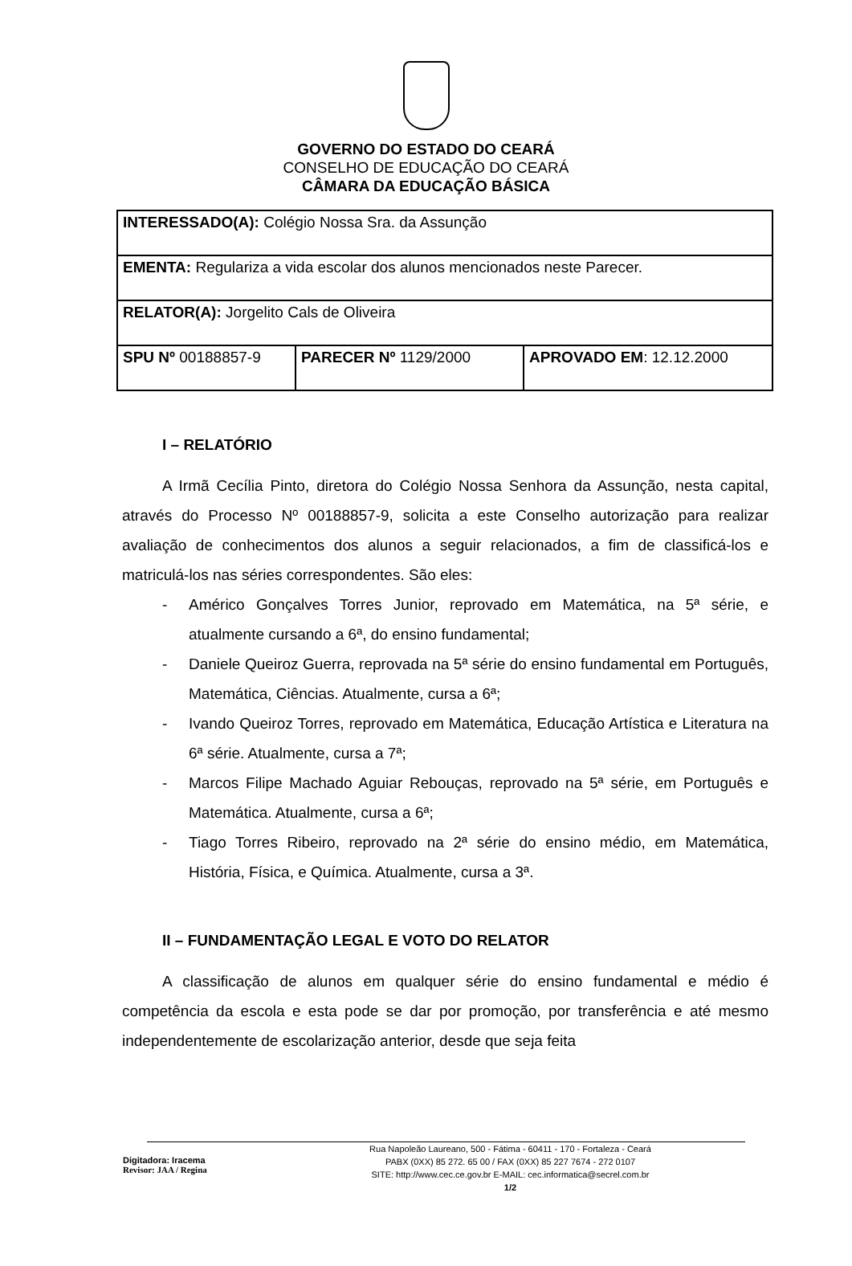GOVERNO DO ESTADO DO CEARÁ
CONSELHO DE EDUCAÇÃO DO CEARÁ
CÂMARA DA EDUCAÇÃO BÁSICA
| INTERESSADO(A): Colégio Nossa Sra. da Assunção | | |
| EMENTA: Regulariza a vida escolar dos alunos mencionados neste Parecer. | | |
| RELATOR(A): Jorgelito Cals de Oliveira | | |
| SPU Nº 00188857-9 | PARECER Nº 1129/2000 | APROVADO EM : 12.12.2000 |
I – RELATÓRIO
A Irmã Cecília Pinto, diretora do Colégio Nossa Senhora da Assunção, nesta capital, através do Processo Nº 00188857-9, solicita a este Conselho autorização para realizar avaliação de conhecimentos dos alunos a seguir relacionados, a fim de classificá-los e matriculá-los nas séries correspondentes. São eles:
- Américo Gonçalves Torres Junior, reprovado em Matemática, na 5ª série, e atualmente cursando a 6ª, do ensino fundamental;
- Daniele Queiroz Guerra, reprovada na 5ª série do ensino fundamental em Português, Matemática, Ciências. Atualmente, cursa a 6ª;
- Ivando Queiroz Torres, reprovado em Matemática, Educação Artística e Literatura na 6ª série. Atualmente, cursa a 7ª;
- Marcos Filipe Machado Aguiar Rebouças, reprovado na 5ª série, em Português e Matemática. Atualmente, cursa a 6ª;
- Tiago Torres Ribeiro, reprovado na 2ª série do ensino médio, em Matemática, História, Física, e Química. Atualmente, cursa a 3ª.
II – FUNDAMENTAÇÃO LEGAL E VOTO DO RELATOR
A classificação de alunos em qualquer série do ensino fundamental e médio é competência da escola e esta pode se dar por promoção, por transferência e até mesmo independentemente de escolarização anterior, desde que seja feita
Digitadora: Iracema
Revisor: JAA / Regina
Rua Napoleão Laureano, 500 - Fátima - 60411 - 170 - Fortaleza - Ceará
PABX (0XX) 85 272. 65 00 / FAX (0XX) 85 227 7674 - 272 0107
SITE: http://www.cec.ce.gov.br E-MAIL: cec.informatica@secrel.com.br
1/2